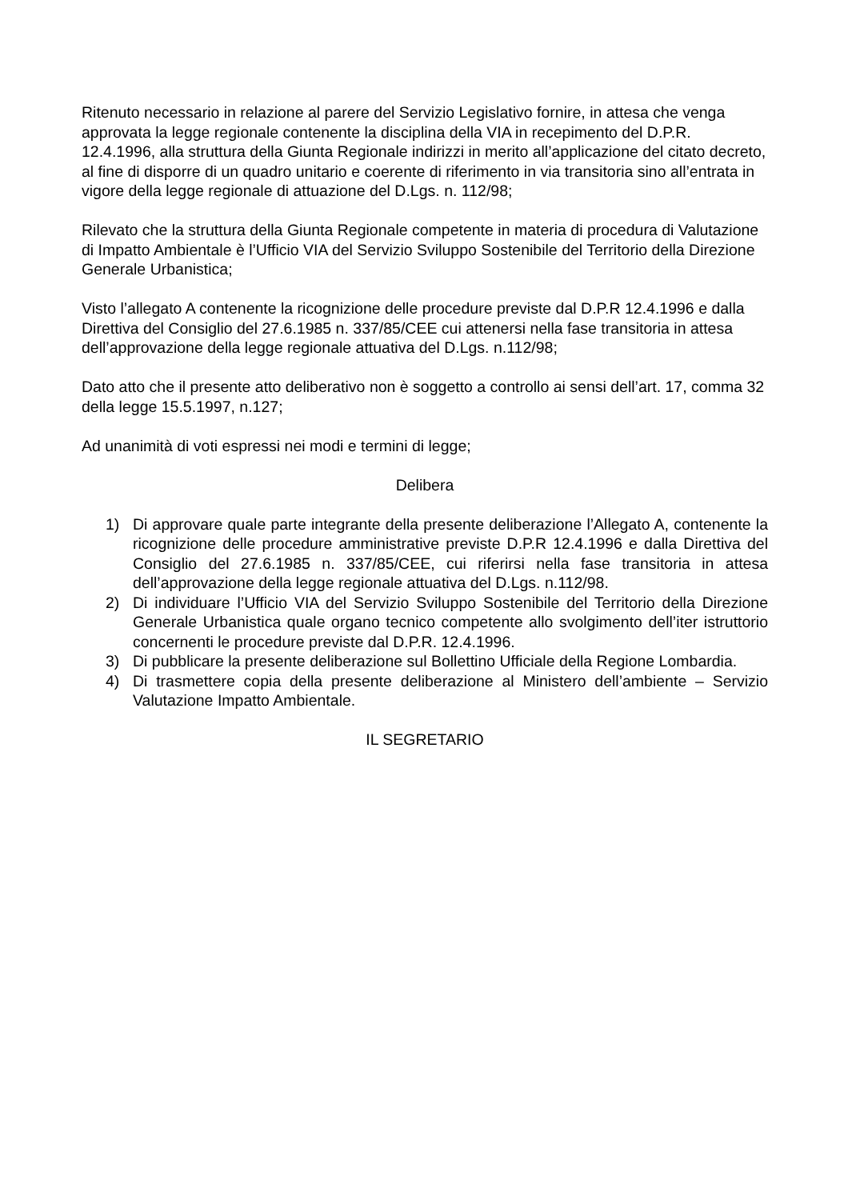Ritenuto necessario in relazione al parere del Servizio Legislativo fornire, in attesa che venga approvata la legge regionale contenente la disciplina della VIA in recepimento del D.P.R. 12.4.1996, alla struttura della Giunta Regionale indirizzi in merito all’applicazione del citato decreto, al fine di disporre di un quadro unitario e coerente di riferimento in via transitoria sino all’entrata in vigore della legge regionale di attuazione del D.Lgs. n. 112/98;
Rilevato che la struttura della Giunta Regionale competente in materia di procedura di Valutazione di Impatto Ambientale è l’Ufficio VIA del Servizio Sviluppo Sostenibile del Territorio della Direzione Generale Urbanistica;
Visto l’allegato A contenente la ricognizione delle procedure previste dal D.P.R 12.4.1996 e dalla Direttiva del Consiglio del 27.6.1985 n. 337/85/CEE cui attenersi nella fase transitoria in attesa dell’approvazione della legge regionale attuativa del D.Lgs. n.112/98;
Dato atto che il presente atto deliberativo non è soggetto a controllo ai sensi dell’art. 17, comma 32 della legge 15.5.1997, n.127;
Ad unanimità di voti espressi nei modi e termini di legge;
Delibera
1) Di approvare quale parte integrante della presente deliberazione l’Allegato A, contenente la ricognizione delle procedure amministrative previste D.P.R 12.4.1996 e dalla Direttiva del Consiglio del 27.6.1985 n. 337/85/CEE, cui riferirsi nella fase transitoria in attesa dell’approvazione della legge regionale attuativa del D.Lgs. n.112/98.
2) Di individuare l’Ufficio VIA del Servizio Sviluppo Sostenibile del Territorio della Direzione Generale Urbanistica quale organo tecnico competente allo svolgimento dell’iter istruttorio concernenti le procedure previste dal D.P.R. 12.4.1996.
3) Di pubblicare la presente deliberazione sul Bollettino Ufficiale della Regione Lombardia.
4) Di trasmettere copia della presente deliberazione al Ministero dell’ambiente – Servizio Valutazione Impatto Ambientale.
IL SEGRETARIO